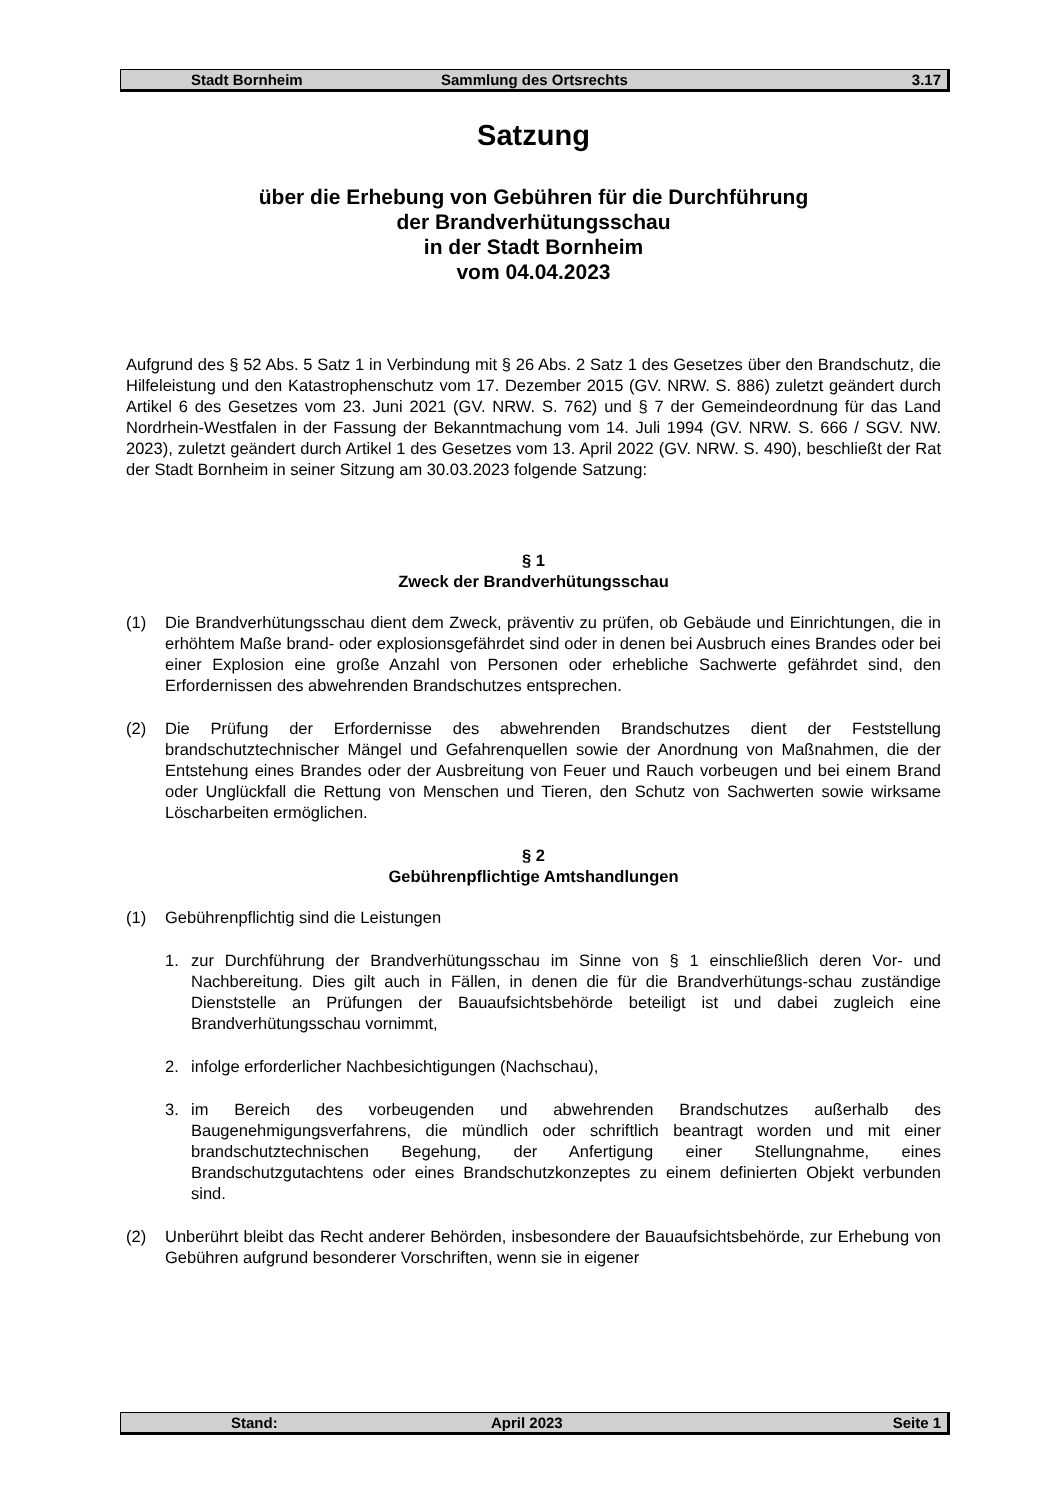Stadt Bornheim Sammlung des Ortsrechts 3.17
Satzung
über die Erhebung von Gebühren für die Durchführung
der Brandverhütungsschau
in der Stadt Bornheim
vom 04.04.2023
Aufgrund des § 52 Abs. 5 Satz 1 in Verbindung mit § 26 Abs. 2 Satz 1 des Gesetzes über den Brandschutz, die Hilfeleistung und den Katastrophenschutz vom 17. Dezember 2015 (GV. NRW. S. 886) zuletzt geändert durch Artikel 6 des Gesetzes vom 23. Juni 2021 (GV. NRW. S. 762) und § 7 der Gemeindeordnung für das Land Nordrhein-Westfalen in der Fassung der Bekanntmachung vom 14. Juli 1994 (GV. NRW. S. 666 / SGV. NW. 2023), zuletzt geändert durch Artikel 1 des Gesetzes vom 13. April 2022 (GV. NRW. S. 490), beschließt der Rat der Stadt Bornheim in seiner Sitzung am 30.03.2023 folgende Satzung:
§ 1
Zweck der Brandverhütungsschau
(1) Die Brandverhütungsschau dient dem Zweck, präventiv zu prüfen, ob Gebäude und Einrichtungen, die in erhöhtem Maße brand- oder explosionsgefährdet sind oder in denen bei Ausbruch eines Brandes oder bei einer Explosion eine große Anzahl von Personen oder erhebliche Sachwerte gefährdet sind, den Erfordernissen des abwehrenden Brandschutzes entsprechen.
(2) Die Prüfung der Erfordernisse des abwehrenden Brandschutzes dient der Feststellung brandschutztechnischer Mängel und Gefahrenquellen sowie der Anordnung von Maßnahmen, die der Entstehung eines Brandes oder der Ausbreitung von Feuer und Rauch vorbeugen und bei einem Brand oder Unglückfall die Rettung von Menschen und Tieren, den Schutz von Sachwerten sowie wirksame Löscharbeiten ermöglichen.
§ 2
Gebührenpflichtige Amtshandlungen
(1) Gebührenpflichtig sind die Leistungen
1. zur Durchführung der Brandverhütungsschau im Sinne von § 1 einschließlich deren Vor- und Nachbereitung. Dies gilt auch in Fällen, in denen die für die Brandverhütungs-schau zuständige Dienststelle an Prüfungen der Bauaufsichtsbehörde beteiligt ist und dabei zugleich eine Brandverhütungsschau vornimmt,
2. infolge erforderlicher Nachbesichtigungen (Nachschau),
3. im Bereich des vorbeugenden und abwehrenden Brandschutzes außerhalb des Baugenehmigungsverfahrens, die mündlich oder schriftlich beantragt worden und mit einer brandschutztechnischen Begehung, der Anfertigung einer Stellungnahme, eines Brandschutzgutachtens oder eines Brandschutzkonzeptes zu einem definierten Objekt verbunden sind.
(2) Unberührt bleibt das Recht anderer Behörden, insbesondere der Bauaufsichtsbehörde, zur Erhebung von Gebühren aufgrund besonderer Vorschriften, wenn sie in eigener
Stand: April 2023 Seite 1